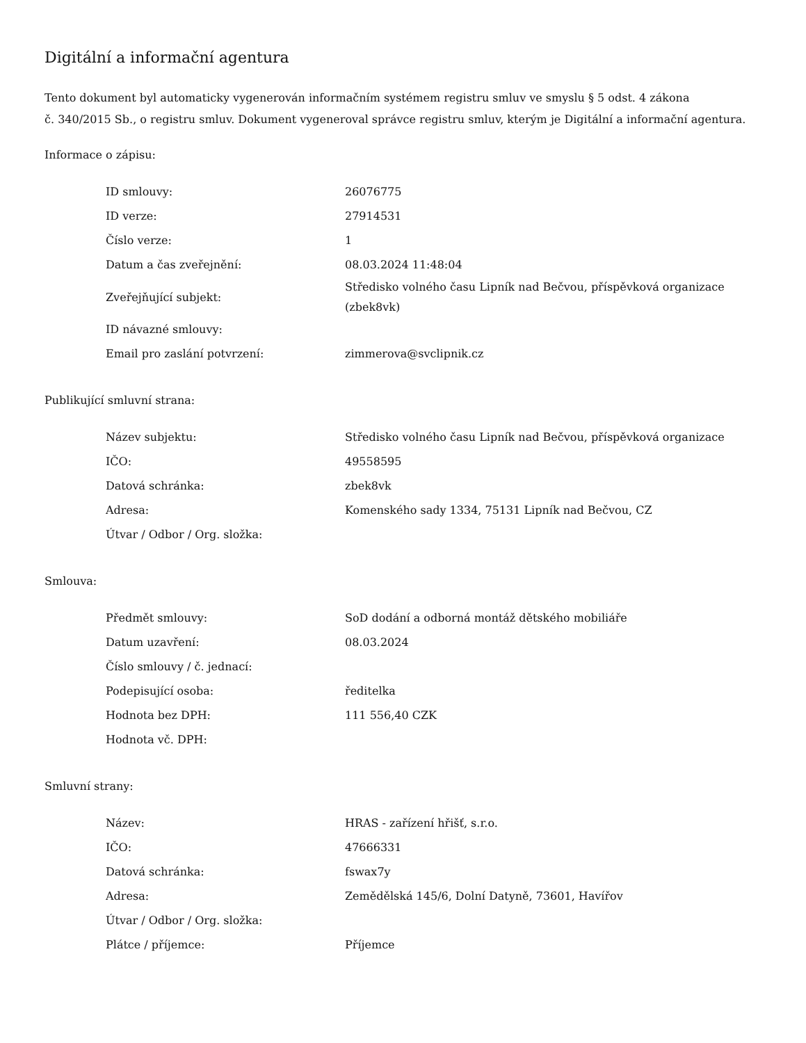Digitální a informační agentura
Tento dokument byl automaticky vygenerován informačním systémem registru smluv ve smyslu § 5 odst. 4 zákona
č. 340/2015 Sb., o registru smluv. Dokument vygeneroval správce registru smluv, kterým je Digitální a informační agentura.
Informace o zápisu:
| ID smlouvy: | 26076775 |
| ID verze: | 27914531 |
| Číslo verze: | 1 |
| Datum a čas zveřejnění: | 08.03.2024 11:48:04 |
| Zveřejňující subjekt: | Středisko volného času Lipník nad Bečvou, příspěvková organizace (zbek8vk) |
| ID návazné smlouvy: | |
| Email pro zaslání potvrzení: | zimmerova@svclipnik.cz |
Publikující smluvní strana:
| Název subjektu: | Středisko volného času Lipník nad Bečvou, příspěvková organizace |
| IČO: | 49558595 |
| Datová schránka: | zbek8vk |
| Adresa: | Komenského sady 1334, 75131 Lipník nad Bečvou, CZ |
| Útvar / Odbor / Org. složka: | |
Smlouva:
| Předmět smlouvy: | SoD dodání a odborná montáž dětského mobiliáře |
| Datum uzavření: | 08.03.2024 |
| Číslo smlouvy / č. jednací: | |
| Podepisující osoba: | ředitelka |
| Hodnota bez DPH: | 111 556,40 CZK |
| Hodnota vč. DPH: | |
Smluvní strany:
| Název: | HRAS - zařízení hřišť, s.r.o. |
| IČO: | 47666331 |
| Datová schránka: | fswax7y |
| Adresa: | Zemědělská 145/6, Dolní Datyně, 73601, Havířov |
| Útvar / Odbor / Org. složka: | |
| Plátce / příjemce: | Příjemce |